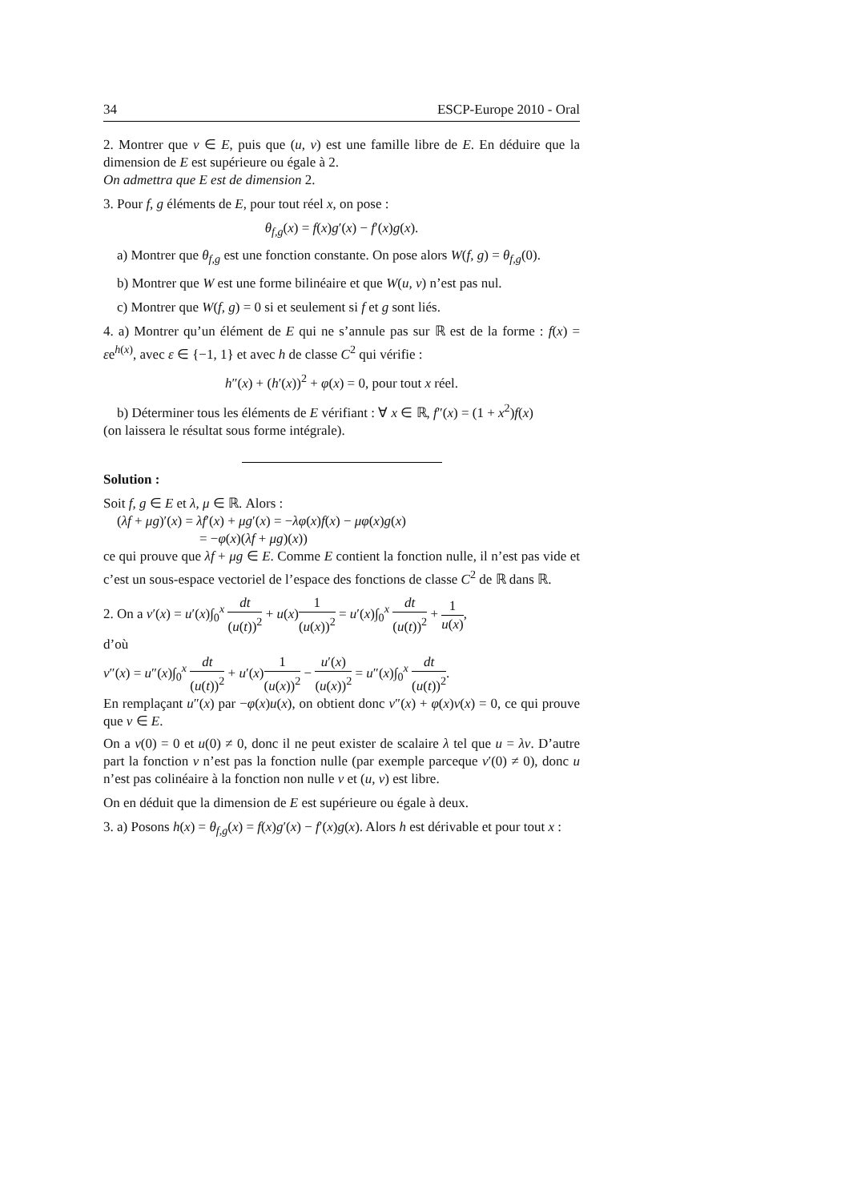34 ESCP-Europe 2010 - Oral
2. Montrer que v ∈ E, puis que (u, v) est une famille libre de E. En déduire que la dimension de E est supérieure ou égale à 2.
On admettra que E est de dimension 2.
3. Pour f, g éléments de E, pour tout réel x, on pose :
θ<sub>f,g</sub>(x) = f(x)g′(x) − f′(x)g(x).
a) Montrer que θ<sub>f,g</sub> est une fonction constante. On pose alors W(f, g) = θ<sub>f,g</sub>(0).
b) Montrer que W est une forme bilinéaire et que W(u, v) n’est pas nul.
c) Montrer que W(f, g) = 0 si et seulement si f et g sont liés.
4. a) Montrer qu’un élément de E qui ne s’annule pas sur ℝ est de la forme : f(x) = εe<sup>h(x)</sup>, avec ε ∈ {−1, 1} et avec h de classe C<sup>2</sup> qui vérifie :
h″(x) + (h′(x))<sup>2</sup> + φ(x) = 0, pour tout x réel.
b) Déterminer tous les éléments de E vérifiant : ∀ x ∈ ℝ, f″(x) = (1 + x<sup>2</sup>)f(x)
(on laissera le résultat sous forme intégrale).
Solution :
Soit f, g ∈ E et λ, μ ∈ ℝ. Alors :
(λf + μg)′(x) = λf′(x) + μg′(x) = −λφ(x)f(x) − μφ(x)g(x)
= −φ(x)(λf + μg)(x))
ce qui prouve que λf + μg ∈ E. Comme E contient la fonction nulle, il n’est pas vide et c’est un sous-espace vectoriel de l’espace des fonctions de classe C<sup>2</sup> de ℝ dans ℝ.
2. On a v′(x) = u′(x)∫<sub>0</sub><sup>x</sup> dt (u(t))<sup>2</sup> + u(x)1 (u(x))<sup>2</sup> = u′(x)∫<sub>0</sub><sup>x</sup> dt (u(t))<sup>2</sup> + 1 u(x),
d’où
v″(x) = u″(x)∫<sub>0</sub><sup>x</sup> dt (u(t))<sup>2</sup> + u′(x)1 (u(x))<sup>2</sup> − u′(x) (u(x))<sup>2</sup> = u″(x)∫<sub>0</sub><sup>x</sup> dt (u(t))<sup>2</sup>.
En remplaçant u″(x) par −φ(x)u(x), on obtient donc v″(x) + φ(x)v(x) = 0, ce qui prouve que v ∈ E.
On a v(0) = 0 et u(0) ≠ 0, donc il ne peut exister de scalaire λ tel que u = λv. D’autre part la fonction v n’est pas la fonction nulle (par exemple parceque v′(0) ≠ 0), donc u n’est pas colinéaire à la fonction non nulle v et (u, v) est libre.
On en déduit que la dimension de E est supérieure ou égale à deux.
3. a) Posons h(x) = θ<sub>f,g</sub>(x) = f(x)g′(x) − f′(x)g(x). Alors h est dérivable et pour tout x :